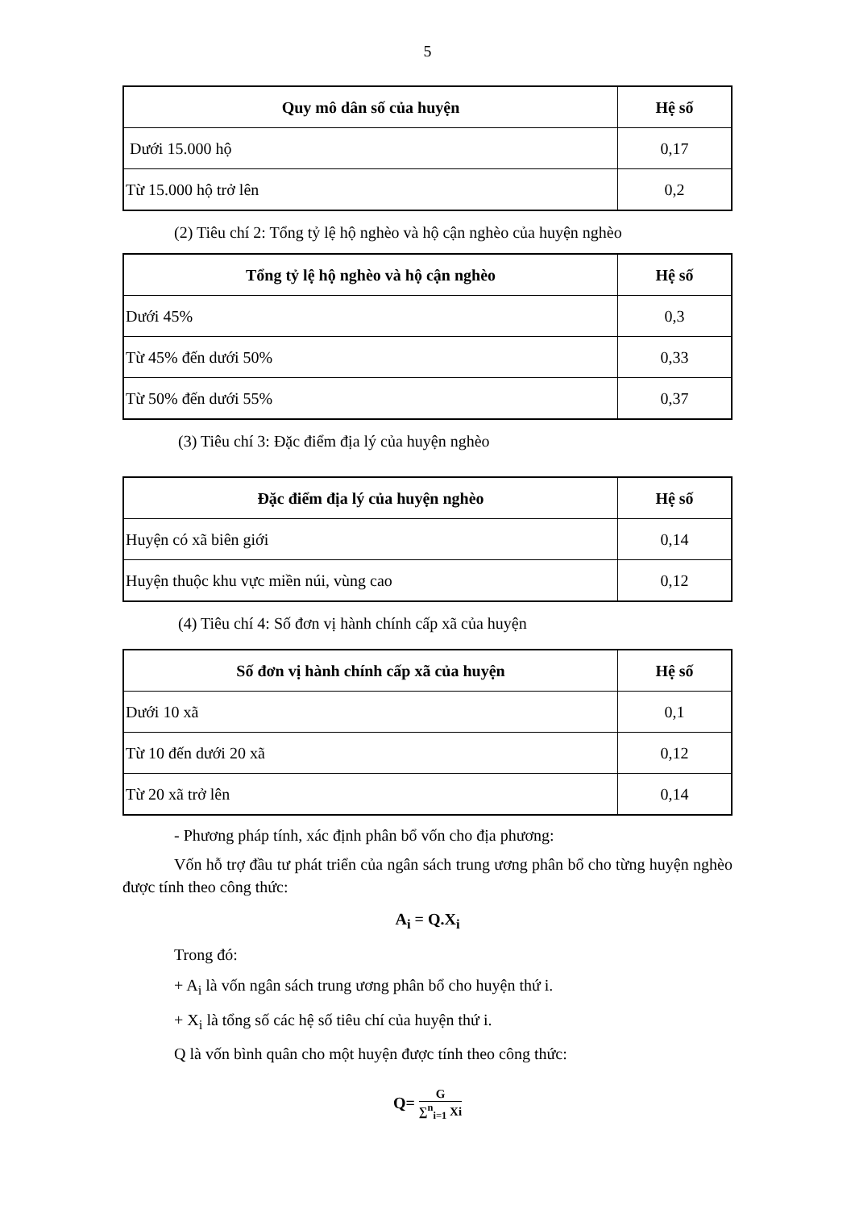5
| Quy mô dân số của huyện | Hệ số |
| --- | --- |
| Dưới 15.000 hộ | 0,17 |
| Từ 15.000 hộ trở lên | 0,2 |
(2) Tiêu chí 2: Tổng tỷ lệ hộ nghèo và hộ cận nghèo của huyện nghèo
| Tổng tỷ lệ hộ nghèo và hộ cận nghèo | Hệ số |
| --- | --- |
| Dưới 45% | 0,3 |
| Từ 45% đến dưới 50% | 0,33 |
| Từ 50% đến dưới 55% | 0,37 |
(3) Tiêu chí 3: Đặc điểm địa lý của huyện nghèo
| Đặc điểm địa lý của huyện nghèo | Hệ số |
| --- | --- |
| Huyện có xã biên giới | 0,14 |
| Huyện thuộc khu vực miền núi, vùng cao | 0,12 |
(4) Tiêu chí 4: Số đơn vị hành chính cấp xã của huyện
| Số đơn vị hành chính cấp xã của huyện | Hệ số |
| --- | --- |
| Dưới 10 xã | 0,1 |
| Từ 10 đến dưới 20 xã | 0,12 |
| Từ 20 xã trở lên | 0,14 |
- Phương pháp tính, xác định phân bổ vốn cho địa phương:
Vốn hỗ trợ đầu tư phát triển của ngân sách trung ương phân bổ cho từng huyện nghèo được tính theo công thức:
A<sub>i</sub> = Q.X<sub>i</sub>
Trong đó:
+ A<sub>i</sub> là vốn ngân sách trung ương phân bổ cho huyện thứ i.
+ X<sub>i</sub> là tổng số các hệ số tiêu chí của huyện thứ i.
Q là vốn bình quân cho một huyện được tính theo công thức:
Q= G ∑<sup>n</sup><sub>i=1</sub> Xi